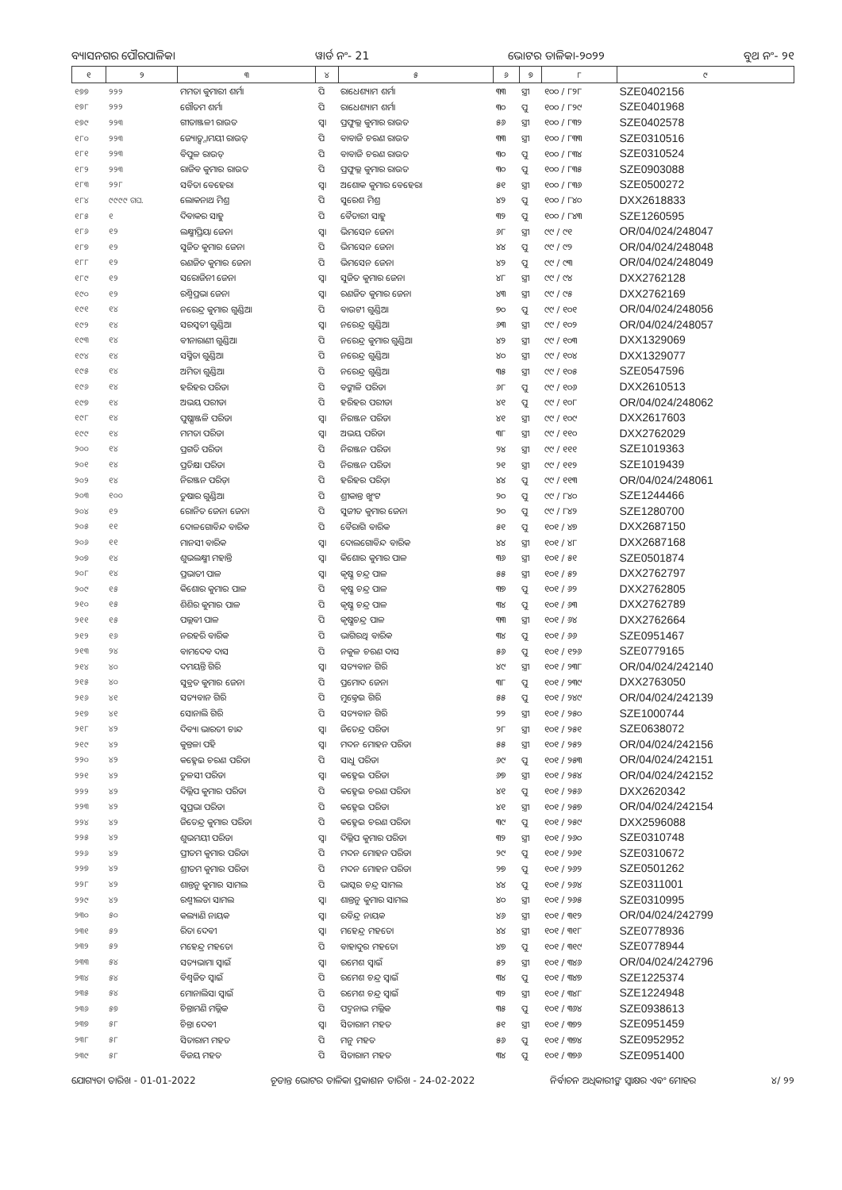ବ୍ୟାସନଗର ପୌରପାଳିକା ୱାର୍ଡ ନଂ- 21 ଭୋଟର ତାଳିକା-୨୦୨୨ ବୁଥ ନଂ- ୨୧
| ୧ | ୨ | ୩ | ୪ | ୫ | ୬ | ୭ | ୮ | ୯ |
| --- | --- | --- | --- | --- | --- | --- | --- | --- |
| ୧୭୭ | ୨୨୨ | ମମତା କୁମାରୀ ଶର୍ମା | ପି | ରାଧେଶ୍ୟାମ ଶର୍ମା | ୩୩ | ସ୍ତ୍ରୀ | ୧୦୦ / ୮୨୮ | SZE0402156 |
| ୧୭୮ | ୨୨୨ | ଗୌତମ ଶର୍ମା | ପି | ରାଧେଶ୍ୟାମ ଶର୍ମା | ୩୦ | ପୁ | ୧୦୦ / ୮୨୯ | SZE0401968 |
| ୧୭୯ | ୨୨୩ | ଗୀତାଞ୍ଜଳୀ ରାଉତ | ସ୍ୱା | ପ୍ରଫୁଲ୍ଲ କୁମାର ରାଉତ | ୫୬ | ସ୍ତ୍ରୀ | ୧୦୦ / ୮୩୨ | SZE0402578 |
| ୧୮୦ | ୨୨୩ | ଜ୍ୟୋତ୍ସ୍ନାମୟୀ ରାଉତ୍ | ପି | ବାବାଜି ଚରଣ ରାଉତ | ୩୩ | ସ୍ତ୍ରୀ | ୧୦୦ / ୮୩୩ | SZE0310516 |
| ୧୮୧ | ୨୨୩ | ବିପୁଳ ରାଉତ୍ | ପି | ବାବାଜି ଚରଣ ରାଉତ | ୩୦ | ପୁ | ୧୦୦ / ୮୩୪ | SZE0310524 |
| ୧୮୨ | ୨୨୩ | ରାଜିବ କୁମାର ରାଉତ | ପି | ପ୍ରଫୁଲ୍ଲ କୁମାର ରାଉତ | ୩୦ | ପୁ | ୧୦୦ / ୮୩୫ | SZE0903088 |
| ୧୮୩ | ୨୨୮ | ସବିତା ବେହେରା | ସ୍ୱା | ଅଶୋକ କୁମାର ବେହେରା | ୫୧ | ସ୍ତ୍ରୀ | ୧୦୦ / ୮୩୬ | SZE0500272 |
| ୧୮୪ | ୯୯୯୯ ଗଘ. | ଲୋକନାଥ ମିଶ୍ର | ପି | ସୁରେଶ ମିଶ୍ର | ୪୨ | ପୁ | ୧୦୦ / ୮୪୦ | DXX2618833 |
| ୧୮୫ | ୧ | ଦିବାକର ସାହୁ | ପି | ବୈତାରୀ ସାହୁ | ୩୨ | ପୁ | ୧୦୦ / ୮୪୩ | SZE1260595 |
| ୧୮୬ | ୧୨ | ଲକ୍ଷ୍ମୀପ୍ରିୟା ଜେନା | ସ୍ୱା | ଭିମସେନ ଜେନା | ୬୮ | ସ୍ତ୍ରୀ | ୯୯ / ୯୧ | OR/04/024/248047 |
| ୧୮୭ | ୧୨ | ସୁଜିତ କୁମାର ଜେନା | ପି | ଭିମସେନ ଜେନା | ୪୪ | ପୁ | ୯୯ / ୯୨ | OR/04/024/248048 |
| ୧୮୮ | ୧୨ | ରଣଜିତ କୁମାର ଜେନା | ପି | ଭିମସେନ ଜେନା | ୪୨ | ପୁ | ୯୯ / ୯୩ | OR/04/024/248049 |
| ୧୮୯ | ୧୨ | ସରୋଜିନୀ ଜେନା | ସ୍ୱା | ସୁଜିତ କୁମାର ଜେନା | ୪୮ | ସ୍ତ୍ରୀ | ୯୯ / ୯୪ | DXX2762128 |
| ୧୯୦ | ୧୨ | ରଶ୍ମିପ୍ରଭା ଜେନା | ସ୍ୱା | ରଣଜିତ କୁମାର ଜେନା | ୪୩ | ସ୍ତ୍ରୀ | ୯୯ / ୯୫ | DXX2762169 |
| ୧୯୧ | ୧୪ | ନରେନ୍ଦ୍ର କୁମାର ଗୁଣ୍ଡିଆ | ପି | ବାଉଟୀ ଗୁଣ୍ଡିଆ | ୭୦ | ପୁ | ୯୯ / ୧୦୧ | OR/04/024/248056 |
| ୧୯୨ | ୧୪ | ସରସ୍ୱତୀ ଗୁଣ୍ଡିଆ | ସ୍ୱା | ନରେନ୍ଦ୍ର ଗୁଣ୍ଡିଆ | ୬୩ | ସ୍ତ୍ରୀ | ୯୯ / ୧୦୨ | OR/04/024/248057 |
| ୧୯୩ | ୧୪ | ବୀନାରାଣୀ ଗୁଣ୍ଡିଆ | ପି | ନରେନ୍ଦ୍ର କୁମାର ଗୁଣ୍ଡିଆ | ୪୨ | ସ୍ତ୍ରୀ | ୯୯ / ୧୦୩ | DXX1329069 |
| ୧୯୪ | ୧୪ | ସସ୍ମିତା ଗୁଣ୍ଡିଆ | ପି | ନରେନ୍ଦ୍ର ଗୁଣ୍ଡିଆ | ୪୦ | ସ୍ତ୍ରୀ | ୯୯ / ୧୦୪ | DXX1329077 |
| ୧୯୫ | ୧୪ | ଅମିତା ଗୁଣ୍ଡିଆ | ପି | ନରେନ୍ଦ୍ର ଗୁଣ୍ଡିଆ | ୩୫ | ସ୍ତ୍ରୀ | ୯୯ / ୧୦୫ | SZE0547596 |
| ୧୯୬ | ୧୪ | ହରିହର ପରିଡା | ପି | ବଙ୍କାଳି ପରିଡା | ୬୮ | ପୁ | ୯୯ / ୧୦୬ | DXX2610513 |
| ୧୯୭ | ୧୪ | ଅଭୟ ପରୀଡା | ପି | ହରିହର ପରୀଡା | ୪୧ | ପୁ | ୯୯ / ୧୦୮ | OR/04/024/248062 |
| ୧୯୮ | ୧୪ | ପୁଷ୍ପାଞ୍ଜଳି ପରିଡା | ସ୍ୱା | ନିରଞ୍ଜନ ପରିଡା | ୪୧ | ସ୍ତ୍ରୀ | ୯୯ / ୧୦୯ | DXX2617603 |
| ୧୯୯ | ୧୪ | ମମତା ପରିଡା | ସ୍ୱା | ଅଭୟ ପରିଡା | ୩୮ | ସ୍ତ୍ରୀ | ୯୯ / ୧୧୦ | DXX2762029 |
| ୨୦୦ | ୧୪ | ପ୍ରଗତି ପରିଡା | ପି | ନିରଞ୍ଜନ ପରିଡା | ୨୪ | ସ୍ତ୍ରୀ | ୯୯ / ୧୧୧ | SZE1019363 |
| ୨୦୧ | ୧୪ | ପ୍ରତିକ୍ଷା ପରିଡା | ପି | ନିରଞ୍ଜନ ପରିଡା | ୨୧ | ସ୍ତ୍ରୀ | ୯୯ / ୧୧୨ | SZE1019439 |
| ୨୦୨ | ୧୪ | ନିରଞ୍ଜନ ପରିଡ଼ା | ପି | ହରିହର ପରିଡ଼ା | ୪୪ | ପୁ | ୯୯ / ୧୧୩ | OR/04/024/248061 |
| ୨୦୩ | ୧୦୦ | ତୁଷାର ଗୁଣ୍ଡିଆ | ପି | ଶ୍ରୀକାନ୍ତ ଖୁଂଟ | ୨୦ | ପୁ | ୯୯ / ୮୪୦ | SZE1244466 |
| ୨୦୪ | ୧୨ | ରୋନିତ ଜେନା ଜେନା | ପି | ସୁଜୀତ କୁମାର ଜେନା | ୨୦ | ପୁ | ୯୯ / ୮୪୨ | SZE1280700 |
| ୨୦୫ | ୧୧ | ଦୋଳଗୋବିନ୍ଦ ବାରିକ | ପି | ବୈରାଗି ବାରିକ | ୫୧ | ପୁ | ୧୦୧ / ୪୭ | DXX2687150 |
| ୨୦୬ | ୧୧ | ମାନସୀ ବାରିକ | ସ୍ୱା | ଦୋଲଗୋବିନ୍ଦ ବାରିକ | ୪୪ | ସ୍ତ୍ରୀ | ୧୦୧ / ୪୮ | DXX2687168 |
| ୨୦୭ | ୧୪ | ଶୁଭଲକ୍ଷ୍ମୀ ମହାନ୍ତି | ସ୍ୱା | କିଶୋର କୁମାର ପାଳ | ୩୬ | ସ୍ତ୍ରୀ | ୧୦୧ / ୫୧ | SZE0501874 |
| ୨୦୮ | ୧୪ | ପ୍ରଭାତୀ ପାଳ | ସ୍ୱା | କୃଷ୍ଣ ଚନ୍ଦ୍ର ପାଳ | ୫୫ | ସ୍ତ୍ରୀ | ୧୦୧ / ୫୨ | DXX2762797 |
| ୨୦୯ | ୧୫ | କିଶୋର କୁମାର ପାଳ | ପି | କୃଷ୍ଣ ଚନ୍ଦ୍ର ପାଳ | ୩୭ | ପୁ | ୧୦୧ / ୬୨ | DXX2762805 |
| ୨୧୦ | ୧୫ | ଶିଶିର କୁମାର ପାଳ | ପି | କୃଷ୍ଣ ଚନ୍ଦ୍ର ପାଳ | ୩୪ | ପୁ | ୧୦୧ / ୬୩ | DXX2762789 |
| ୨୧୧ | ୧୫ | ପଲ୍ଲବୀ ପାଳ | ପି | କୃଷ୍ଣଚନ୍ଦ୍ର ପାଳ | ୩୩ | ସ୍ତ୍ରୀ | ୧୦୧ / ୬୪ | DXX2762664 |
| ୨୧୨ | ୧୬ | ନରହରି ବାରିକ | ପି | ଭାଗିରଥି ବାରିକ | ୩୪ | ପୁ | ୧୦୧ / ୬୬ | SZE0951467 |
| ୨୧୩ | ୨୪ | ବାମଦେବ ଦାସ | ପି | ନକୁଳ ଚରଣ ଦାସ | ୫୬ | ପୁ | ୧୦୧ / ୧୨୬ | SZE0779165 |
| ୨୧୪ | ୪୦ | ଦମୟନ୍ତି ଗିରି | ସ୍ୱା | ସତ୍ୟବାନ ଗିରି | ୪୯ | ସ୍ତ୍ରୀ | ୧୦୧ / ୨୩୮ | OR/04/024/242140 |
| ୨୧୫ | ୪୦ | ସୁବ୍ରତ କୁମାର ଜେନା | ପି | ପ୍ରମୋଦ ଜେନା | ୩୮ | ପୁ | ୧୦୧ / ୨୩୯ | DXX2763050 |
| ୨୧୬ | ୪୧ | ସତ୍ୟବାନ ଗିରି | ପି | ମୁକ୍ତେଇ ଗିରି | ୫୫ | ପୁ | ୧୦୧ / ୨୪୯ | OR/04/024/242139 |
| ୨୧୭ | ୪୧ | ସୋନାଲି ଗିରି | ପି | ସତ୍ୟବାନ ଗିରି | ୨୨ | ସ୍ତ୍ରୀ | ୧୦୧ / ୨୫୦ | SZE1000744 |
| ୨୧୮ | ୪୨ | ଦିବ୍ୟା ଭାରତୀ ଚାନ୍ଦ | ସ୍ୱା | ଜିତେନ୍ଦ୍ର ପରିଡା | ୨୮ | ସ୍ତ୍ରୀ | ୧୦୧ / ୨୫୧ | SZE0638072 |
| ୨୧୯ | ୪୨ | କୁନ୍ତଳା ପହି | ସ୍ୱା | ମଦନ ମୋହନ ପରିଡା | ୫୫ | ସ୍ତ୍ରୀ | ୧୦୧ / ୨୫୨ | OR/04/024/242156 |
| ୨୨୦ | ୪୨ | କହ୍ନେଇ ଚରଣ ପରିଡା | ପି | ସାଧୁ ପରିଡା | ୬୯ | ପୁ | ୧୦୧ / ୨୫୩ | OR/04/024/242151 |
| ୨୨୧ | ୪୨ | ତୁଳସୀ ପରିଡା | ସ୍ୱା | କହ୍ନେଇ ପରିଡା | ୬୭ | ସ୍ତ୍ରୀ | ୧୦୧ / ୨୫୪ | OR/04/024/242152 |
| ୨୨୨ | ୪୨ | ଦିଲ୍ଲିପ କୁମାର ପରିଡା | ପି | କହ୍ନେଇ ଚରଣ ପରିଡା | ୪୧ | ପୁ | ୧୦୧ / ୨୫୬ | DXX2620342 |
| ୨୨୩ | ୪୨ | ସୁପ୍ରଭା ପରିଡା | ପି | କହ୍ନେଇ ପରିଡା | ୪୧ | ସ୍ତ୍ରୀ | ୧୦୧ / ୨୫୭ | OR/04/024/242154 |
| ୨୨୪ | ୪୨ | ଜିତେନ୍ଦ୍ର କୁମାର ପରିଡା | ପି | କହ୍ନେଇ ଚରଣ ପରିଡା | ୩୯ | ପୁ | ୧୦୧ / ୨୫୯ | DXX2596088 |
| ୨୨୫ | ୪୨ | ଶୁଭମୟୀ ପରିଡା | ସ୍ୱା | ଦିଲ୍ଲିପ କୁମାର ପରିଡା | ୩୨ | ସ୍ତ୍ରୀ | ୧୦୧ / ୨୬୦ | SZE0310748 |
| ୨୨୬ | ୪୨ | ପ୍ରୀତମ କୁମାର ପରିଡା | ପି | ମଦନ ମୋହନ ପରିଡା | ୨୯ | ପୁ | ୧୦୧ / ୨୬୧ | SZE0310672 |
| ୨୨୭ | ୪୨ | ଶ୍ରୀତମ କୁମାର ପରିଡା | ପି | ମଦନ ମୋହନ ପରିଡା | ୨୭ | ପୁ | ୧୦୧ / ୨୬୨ | SZE0501262 |
| ୨୨୮ | ୪୨ | ଶାନ୍ତନୁ କୁମାର ସାମଲ | ପି | ଭାସ୍କର ଚନ୍ଦ୍ର ସାମଲ | ୪୪ | ପୁ | ୧୦୧ / ୨୬୪ | SZE0311001 |
| ୨୨୯ | ୪୨ | ରଶ୍ମୀଲତା ସାମଲ | ସ୍ୱା | ଶାନ୍ତନୁ କୁମାର ସାମଲ | ୪୦ | ସ୍ତ୍ରୀ | ୧୦୧ / ୨୬୫ | SZE0310995 |
| ୨୩୦ | ୫୦ | କଲ୍ୟାଣି ନାୟକ | ସ୍ୱା | ରବିନ୍ଦ୍ର ନାୟକ | ୪୬ | ସ୍ତ୍ରୀ | ୧୦୧ / ୩୧୨ | OR/04/024/242799 |
| ୨୩୧ | ୫୨ | ରିତା ଦେବୀ | ସ୍ୱା | ମହେନ୍ଦ୍ର ମହତୋ | ୪୪ | ସ୍ତ୍ରୀ | ୧୦୧ / ୩୧୮ | SZE0778936 |
| ୨୩୨ | ୫୨ | ମହେନ୍ଦ୍ର ମହତୋ | ପି | ବାହାଦୁର ମହତୋ | ୪୭ | ପୁ | ୧୦୧ / ୩୧୯ | SZE0778944 |
| ୨୩୩ | ୫୪ | ସତ୍ୟଭାମା ସ୍ୱାଇଁ | ସ୍ୱା | ରମେଶ ସ୍ୱାଇଁ | ୫୨ | ସ୍ତ୍ରୀ | ୧୦୧ / ୩୪୬ | OR/04/024/242796 |
| ୨୩୪ | ୫୪ | ବିଶ୍ୱଜିତ ସ୍ୱାଇଁ | ପି | ରମେଶ ଚନ୍ଦ୍ର ସ୍ୱାଇଁ | ୩୪ | ପୁ | ୧୦୧ / ୩୪୭ | SZE1225374 |
| ୨୩୫ | ୫୪ | ମୋନାଲିସା ସ୍ୱାଇଁ | ପି | ରମେଶ ଚନ୍ଦ୍ର ସ୍ୱାଇଁ | ୩୨ | ସ୍ତ୍ରୀ | ୧୦୧ / ୩୪୮ | SZE1224948 |
| ୨୩୬ | ୫୭ | ଚିନ୍ତାମଣି ମଲ୍ଲିକ | ପି | ପଦ୍ମନାଭ ମଲ୍ଲିକ | ୩୫ | ପୁ | ୧୦୧ / ୩୬୪ | SZE0938613 |
| ୨୩୭ | ୫୮ | ଚିନ୍ତା ଦେବୀ | ସ୍ୱା | ସିତାରାମ ମହତ | ୫୧ | ସ୍ତ୍ରୀ | ୧୦୧ / ୩୭୨ | SZE0951459 |
| ୨୩୮ | ୫୮ | ସିତାରାମ ମହତ | ପି | ମନୁ ମହତ | ୫୬ | ପୁ | ୧୦୧ / ୩୭୪ | SZE0952952 |
| ୨୩୯ | ୫୮ | ବିଜୟ ମହତ | ପି | ସିତାରାମ ମହତ | ୩୪ | ପୁ | ୧୦୧ / ୩୭୬ | SZE0951400 |
ଯୋଗ୍ୟତା ତାରିଖ - 01-01-2022 ଚୂଡାନ୍ତ ଭୋଟର ତାଳିକା ପ୍ରକାଶନ ତାରିଖ - 24-02-2022 ନିର୍ବାଚନ ଅଧିକାରୀଙ୍କ ସ୍ୱାକ୍ଷର ଏବଂ ମୋହର ୪/ ୨୨